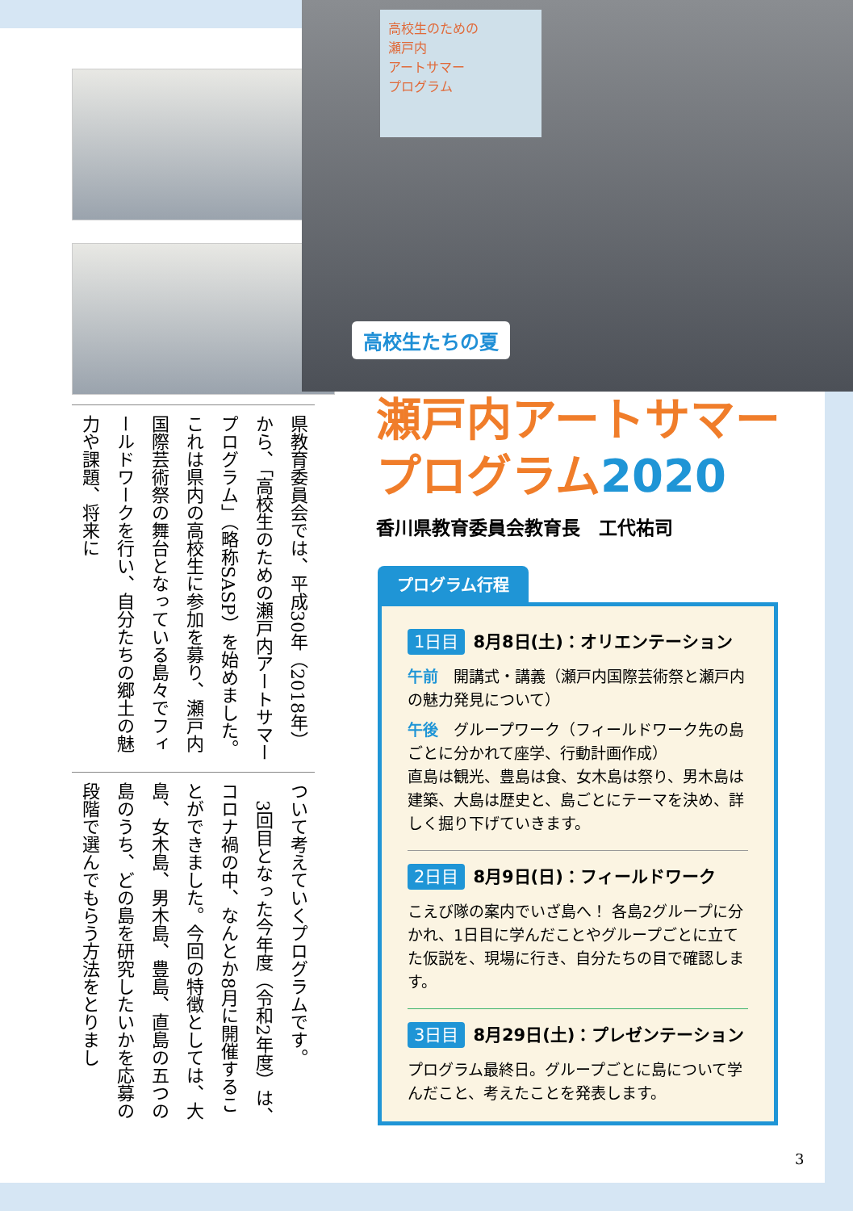県教育委員会では、平成30年（2018年）から、「高校生のための瀬戸内アートサマープログラム」（略称SASP）を始めました。これは県内の高校生に参加を募り、瀬戸内国際芸術祭の舞台となっている島々でフィールドワークを行い、自分たちの郷土の魅力や課題、将来に
ついて考えていくプログラムです。
　3回目となった今年度（令和2年度）は、コロナ禍の中、なんとか8月に開催することができました。今回の特徴としては、大島、女木島、男木島、豊島、直島の五つの島のうち、どの島を研究したいかを応募の段階で選んでもらう方法をとりまし
高校生のための
瀬戸内
アートサマー
プログラム
高校生たちの夏
瀬戸内アートサマー
プログラム2020
香川県教育委員会教育長　工代祐司
プログラム行程
1日目 8月8日(土)：オリエンテーション
午前　開講式・講義（瀬戸内国際芸術祭と瀬戸内の魅力発見について）
午後　グループワーク（フィールドワーク先の島ごとに分かれて座学、行動計画作成）
直島は観光、豊島は食、女木島は祭り、男木島は建築、大島は歴史と、島ごとにテーマを決め、詳しく掘り下げていきます。
2日目 8月9日(日)：フィールドワーク
こえび隊の案内でいざ島へ！ 各島2グループに分かれ、1日目に学んだことやグループごとに立てた仮説を、現場に行き、自分たちの目で確認します。
3日目 8月29日(土)：プレゼンテーション
プログラム最終日。グループごとに島について学んだこと、考えたことを発表します。
3